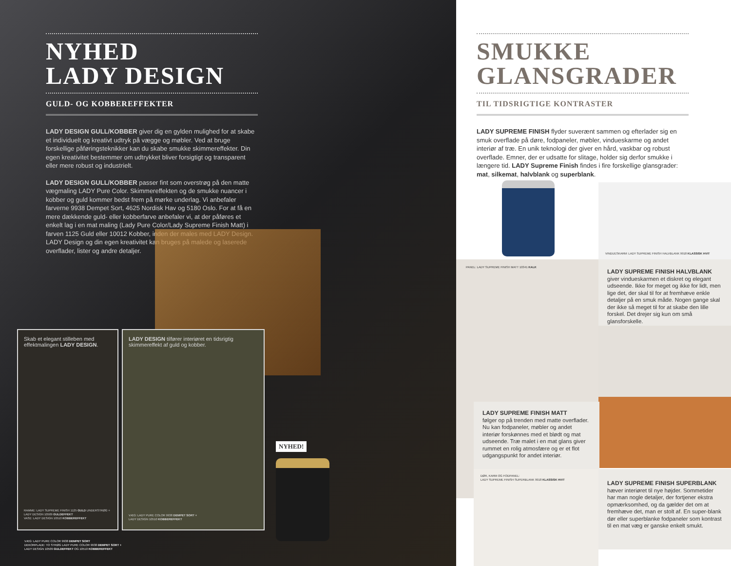NYHED
LADY DESIGN
GULD- OG KOBBEREFFEKTER
LADY DESIGN GULL/KOBBER giver dig en gylden mulighed for at skabe et individuelt og kreativt udtryk på vægge og møbler. Ved at bruge forskellige påføringsteknikker kan du skabe smukke skimmereffekter. Din egen kreativitet bestemmer om udtrykket bliver forsigtigt og transparent eller mere robust og industrielt.
LADY DESIGN GULL/KOBBER passer fint som overstrøg på den matte vægmaling LADY Pure Color. Skimmereffekten og de smukke nuancer i kobber og guld kommer bedst frem på mørke underlag. Vi anbefaler farverne 9938 Dempet Sort, 4625 Nordisk Hav og 5180 Oslo. For at få en mere dækkende guld- eller kobberfarve anbefaler vi, at der påføres et enkelt lag i en mat maling (Lady Pure Color/Lady Supreme Finish Matt) i farven 1125 Guld eller 10012 Kobber, inden der males med LADY Design. LADY Design og din egen kreativitet kan bruges på malede og laserede overflader, lister og andre detaljer.
Skab et elegant stilleben med effektmalingen LADY DESIGN.
RAMME: LADY SUPREME FINISH 1125 GULD UNDERSTRØG +
LADY DESIGN 10509 GULDEFFEKT
VASE: LADY DESIGN 10510 KOBBEREFFEKT
LADY DESIGN tilfører interiøret en tidsrigtig skimmereffekt af guld og kobber.
VÆG: LADY PURE COLOR 9938 DEMPET SORT +
LADY DESIGN 10510 KOBBEREFFEKT
NYHED!
VÆG: LADY PURE COLOR 9938 DEMPET SORT
DEKORPLADE: TO STRØG LADY PURE COLOR 9938 DEMPET SORT +
LADY DESIGN 10509 GULDEFFEKT OG 10510 KOBBEREFFEKT
SMUKKE
GLANSGRADER
TIL TIDSRIGTIGE KONTRASTER
LADY SUPREME FINISH flyder suverænt sammen og efterlader sig en smuk overflade på døre, fodpaneler, møbler, vindueskarme og andet interiør af træ. En unik teknologi der giver en hård, vaskbar og robust overflade. Emner, der er udsatte for slitage, holder sig derfor smukke i længere tid. LADY Supreme Finish findes i fire forskellige glansgrader: mat, silkemat, halvblank og superblank.
VINDUESKARM: LADY SUPREME FINISH HALVBLANK 9918 KLASSISK HVIT
PANEL: LADY SUPREME FINISH MATT 10341 KALK
LADY SUPREME FINISH HALVBLANK
giver vindueskarmen et diskret og elegant udseende. Ikke for meget og ikke for lidt, men lige det, der skal til for at fremhæve enkle detaljer på en smuk måde. Nogen gange skal der ikke så meget til for at skabe den lille forskel. Det drejer sig kun om små glansforskelle.
LADY SUPREME FINISH MATT
følger op på trenden med matte overflader. Nu kan fodpaneler, møbler og andet interiør forskønnes med et blødt og mat udseende. Træ malet i en mat glans giver rummet en rolig atmosfære og er et flot udgangspunkt for andet interiør.
DØR, KARM OG FODPANEL:
LADY SUPREME FINISH SUPERBLANK 9918 KLASSISK HVIT
LADY SUPREME FINISH SUPERBLANK
hæver interiøret til nye højder. Sommetider har man nogle detaljer, der fortjener ekstra opmærksomhed, og da gælder det om at fremhæve det, man er stolt af. En super-blank dør eller superblanke fodpaneler som kontrast til en mat væg er ganske enkelt smukt.